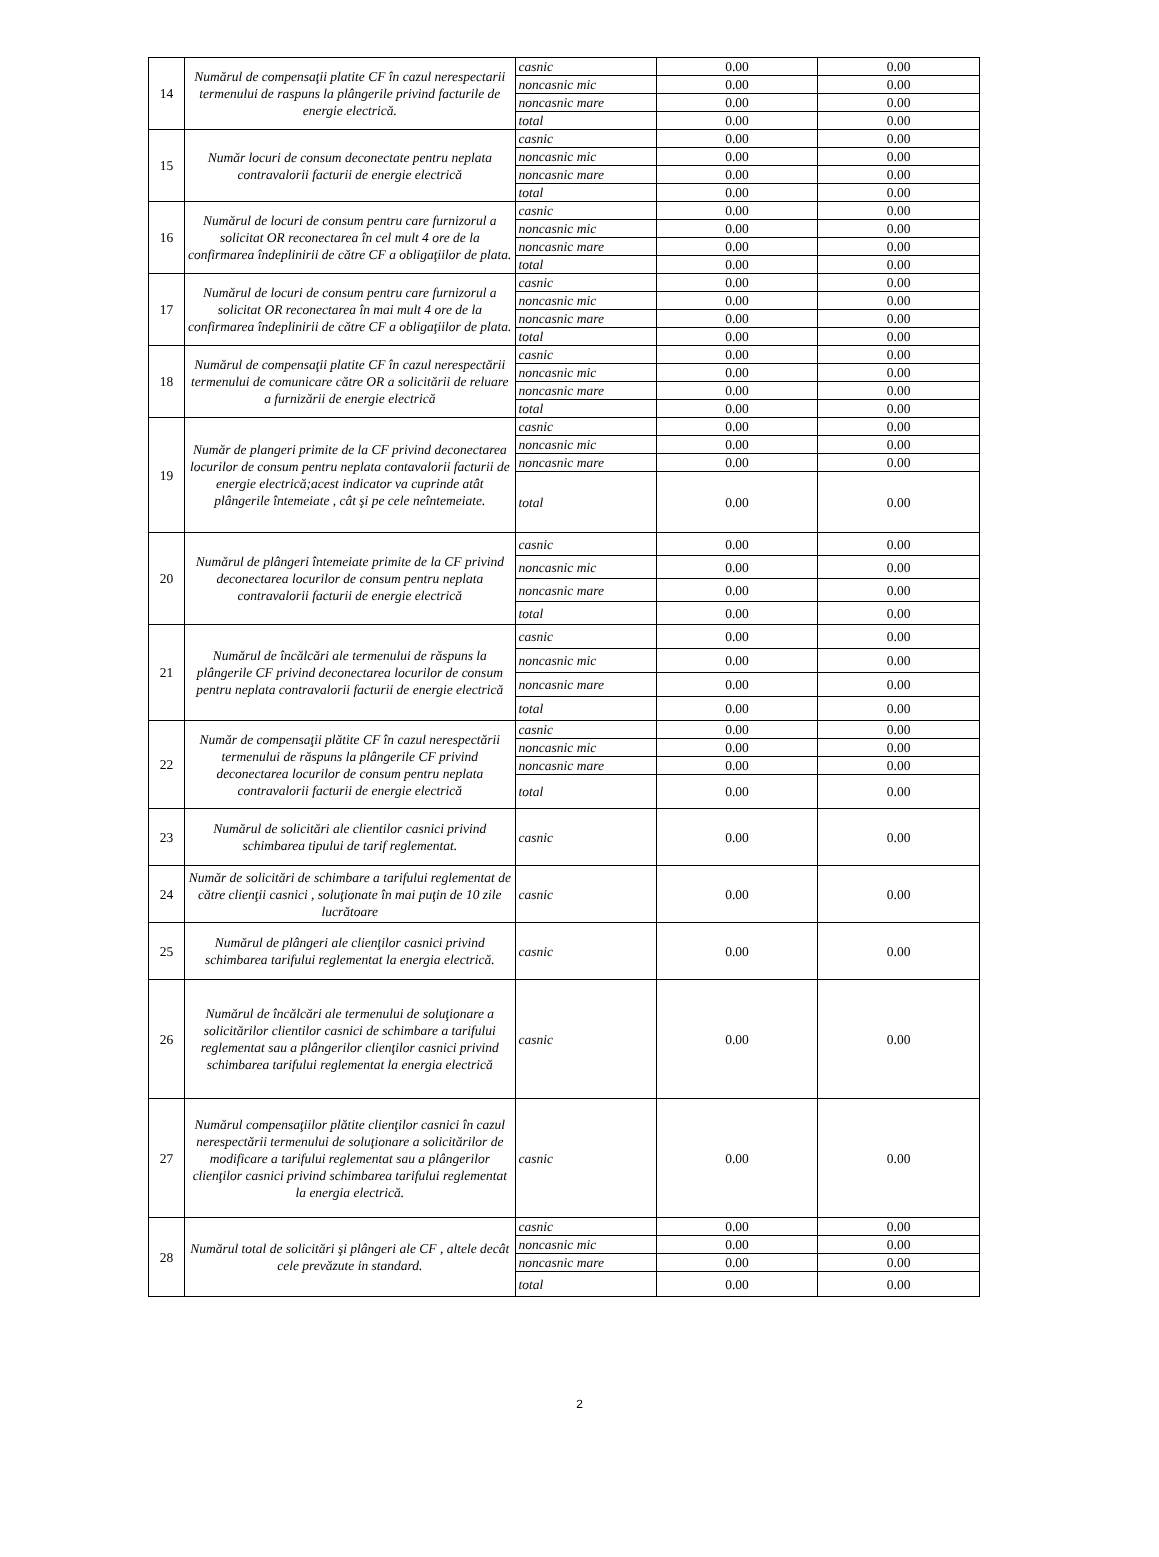| 14 | Numărul de compensaţii platite CF în cazul nerespectarii termenului de raspuns la plângerile privind facturile de energie electrică. | casnic | 0.00 | 0.00 |
| | | noncasnic mic | 0.00 | 0.00 |
| | | noncasnic mare | 0.00 | 0.00 |
| | | total | 0.00 | 0.00 |
| 15 | Număr locuri de consum deconectate pentru neplata contravalorii facturii de energie electrică | casnic | 0.00 | 0.00 |
| | | noncasnic mic | 0.00 | 0.00 |
| | | noncasnic mare | 0.00 | 0.00 |
| | | total | 0.00 | 0.00 |
| 16 | Numărul de locuri de consum pentru care furnizorul a solicitat OR reconectarea în cel mult 4 ore de la confirmarea îndeplinirii de către CF a obligaţiilor de plata. | casnic | 0.00 | 0.00 |
| | | noncasnic mic | 0.00 | 0.00 |
| | | noncasnic mare | 0.00 | 0.00 |
| | | total | 0.00 | 0.00 |
| 17 | Numărul de locuri de consum pentru care furnizorul a solicitat OR reconectarea în mai mult 4 ore de la confirmarea îndeplinirii de către CF a obligaţiilor de plata. | casnic | 0.00 | 0.00 |
| | | noncasnic mic | 0.00 | 0.00 |
| | | noncasnic mare | 0.00 | 0.00 |
| | | total | 0.00 | 0.00 |
| 18 | Numărul de compensaţii platite CF în cazul nerespectării termenului de comunicare către OR a solicitării de reluare a furnizării de energie electrică | casnic | 0.00 | 0.00 |
| | | noncasnic mic | 0.00 | 0.00 |
| | | noncasnic mare | 0.00 | 0.00 |
| | | total | 0.00 | 0.00 |
| 19 | Număr de plangeri primite de la CF privind deconectarea locurilor de consum pentru neplata contavalorii facturii de energie electrică;acest indicator va cuprinde atât plângerile întemeiate , cât şi pe cele neîntemeiate. | casnic | 0.00 | 0.00 |
| | | noncasnic mic | 0.00 | 0.00 |
| | | noncasnic mare | 0.00 | 0.00 |
| | | total | 0.00 | 0.00 |
| 20 | Numărul de plângeri întemeiate primite de la CF privind deconectarea locurilor de consum pentru neplata contravalorii facturii de energie electrică | casnic | 0.00 | 0.00 |
| | | noncasnic mic | 0.00 | 0.00 |
| | | noncasnic mare | 0.00 | 0.00 |
| | | total | 0.00 | 0.00 |
| 21 | Numărul de încălcări ale termenului de răspuns la plângerile CF privind deconectarea locurilor de consum pentru neplata contravalorii facturii de energie electrică | casnic | 0.00 | 0.00 |
| | | noncasnic mic | 0.00 | 0.00 |
| | | noncasnic mare | 0.00 | 0.00 |
| | | total | 0.00 | 0.00 |
| 22 | Număr de compensaţii plătite CF în cazul nerespectării termenului de răspuns la plângerile CF privind deconectarea locurilor de consum pentru neplata contravalorii facturii de energie electrică | casnic | 0.00 | 0.00 |
| | | noncasnic mic | 0.00 | 0.00 |
| | | noncasnic mare | 0.00 | 0.00 |
| | | total | 0.00 | 0.00 |
| 23 | Numărul de solicitări ale clientilor casnici privind schimbarea tipului de tarif reglementat. | casnic | 0.00 | 0.00 |
| 24 | Număr de solicitări de schimbare a tarifului reglementat de către clienţii casnici , soluţionate în mai puţin de 10 zile lucrătoare | casnic | 0.00 | 0.00 |
| 25 | Numărul de plângeri ale clienţilor casnici privind schimbarea tarifului reglementat la energia electrică. | casnic | 0.00 | 0.00 |
| 26 | Numărul de încălcări ale termenului de soluţionare a solicitărilor clientilor casnici de schimbare a tarifului reglementat sau a plângerilor clienţilor casnici privind schimbarea tarifului reglementat la energia electrică | casnic | 0.00 | 0.00 |
| 27 | Numărul compensaţiilor plătite clienţilor casnici în cazul nerespectării termenului de soluţionare a solicitărilor de modificare a tarifului reglementat sau a plângerilor clienţilor casnici privind schimbarea tarifului reglementat la energia electrică. | casnic | 0.00 | 0.00 |
| 28 | Numărul total de solicitări şi plângeri ale CF , altele decât cele prevăzute in standard. | casnic | 0.00 | 0.00 |
| | | noncasnic mic | 0.00 | 0.00 |
| | | noncasnic mare | 0.00 | 0.00 |
| | | total | 0.00 | 0.00 |
2